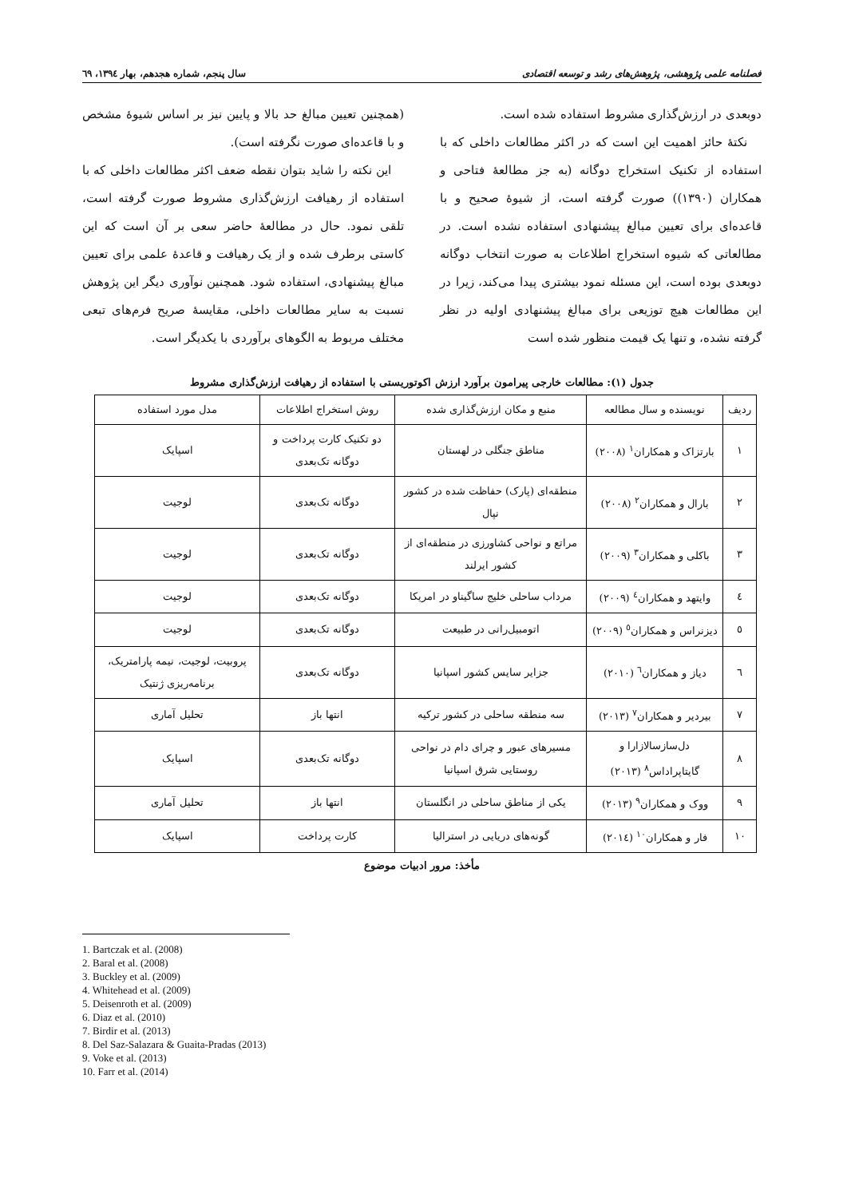فصلنامه علمی پژوهشی، پژوهش‌های رشد و توسعه اقتصادی سال پنجم، شماره هجدهم، بهار ۱۳۹٤، ٦۹
دوبعدی در ارزش‌گذاری مشروط استفاده شده است.
نکتهٔ حائز اهمیت این است که در اکثر مطالعات داخلی که با استفاده از تکنیک استخراج دوگانه (به جز مطالعهٔ فتاحی و همکاران (۱۳۹۰)) صورت گرفته است، از شیوهٔ صحیح و با قاعده‌ای برای تعیین مبالغ پیشنهادی استفاده نشده است. در مطالعاتی که شیوه استخراج اطلاعات به صورت انتخاب دوگانه دوبعدی بوده است، این مسئله نمود بیشتری پیدا می‌کند، زیرا در این مطالعات هیچ توزیعی برای مبالغ پیشنهادی اولیه در نظر گرفته نشده، و تنها یک قیمت منظور شده است
(همچنین تعیین مبالغ حد بالا و پایین نیز بر اساس شیوهٔ مشخص و با قاعده‌ای صورت نگرفته است).
این نکته را شاید بتوان نقطه ضعف اکثر مطالعات داخلی که با استفاده از رهیافت ارزش‌گذاری مشروط صورت گرفته است، تلقی نمود. حال در مطالعهٔ حاضر سعی بر آن است که این کاستی برطرف شده و از یک رهیافت و قاعدهٔ علمی برای تعیین مبالغ پیشنهادی، استفاده شود. همچنین نوآوری دیگر این پژوهش نسبت به سایر مطالعات داخلی، مقایسهٔ صریح فرم‌های تبعی مختلف مربوط به الگوهای برآوردی با یکدیگر است.
جدول (۱): مطالعات خارجی پیرامون برآورد ارزش اکوتوریستی با استفاده از رهیافت ارزش‌گذاری مشروط
| ردیف | نویسنده و سال مطالعه | منبع و مکان ارزش‌گذاری شده | روش استخراج اطلاعات | مدل مورد استفاده |
| --- | --- | --- | --- | --- |
| ۱ | بارتزاک و همکاران<sup>۱</sup> (۲۰۰۸) | مناطق جنگلی در لهستان | دو تکنیک کارت پرداخت و دوگانه تک‌بعدی | اسپایک |
| ۲ | بارال و همکاران<sup>۲</sup> (۲۰۰۸) | منطقه‌ای (پارک) حفاظت شده در کشور نپال | دوگانه تک‌بعدی | لوجیت |
| ۳ | باکلی و همکاران<sup>۳</sup> (۲۰۰۹) | مراتع و نواحی کشاورزی در منطقه‌ای از کشور ایرلند | دوگانه تک‌بعدی | لوجیت |
| ٤ | وایتهد و همکاران<sup>٤</sup> (۲۰۰۹) | مرداب ساحلی خلیج ساگیناو در امریکا | دوگانه تک‌بعدی | لوجیت |
| ٥ | دیزنراس و همکاران<sup>٥</sup> (۲۰۰۹) | اتومبیل‌رانی در طبیعت | دوگانه تک‌بعدی | لوجیت |
| ٦ | دیاز و همکاران<sup>٦</sup> (۲۰۱۰) | جزایر سایس کشور اسپانیا | دوگانه تک‌بعدی | پروبیت، لوجیت، نیمه پارامتریک، برنامه‌ریزی ژنتیک |
| ۷ | بیردیر و همکاران<sup>۷</sup> (۲۰۱۳) | سه منطقه ساحلی در کشور ترکیه | انتها باز | تحلیل آماری |
| ۸ | دل‌سازسالازارا و گایتاپراداس<sup>۸</sup> (۲۰۱۳) | مسیرهای عبور و چرای دام در نواحی روستایی شرق اسپانیا | دوگانه تک‌بعدی | اسپایک |
| ۹ | ووک و همکاران<sup>۹</sup> (۲۰۱۳) | یکی از مناطق ساحلی در انگلستان | انتها باز | تحلیل آماری |
| ۱۰ | فار و همکاران<sup>۱۰</sup> (۲۰۱٤) | گونه‌های دریایی در استرالیا | کارت پرداخت | اسپایک |
مأخذ: مرور ادبیات موضوع
1. Bartczak et al. (2008)
2. Baral et al. (2008)
3. Buckley et al. (2009)
4. Whitehead et al. (2009)
5. Deisenroth et al. (2009)
6. Diaz et al. (2010)
7. Birdir et al. (2013)
8. Del Saz-Salazara & Guaita-Pradas (2013)
9. Voke et al. (2013)
10. Farr et al. (2014)